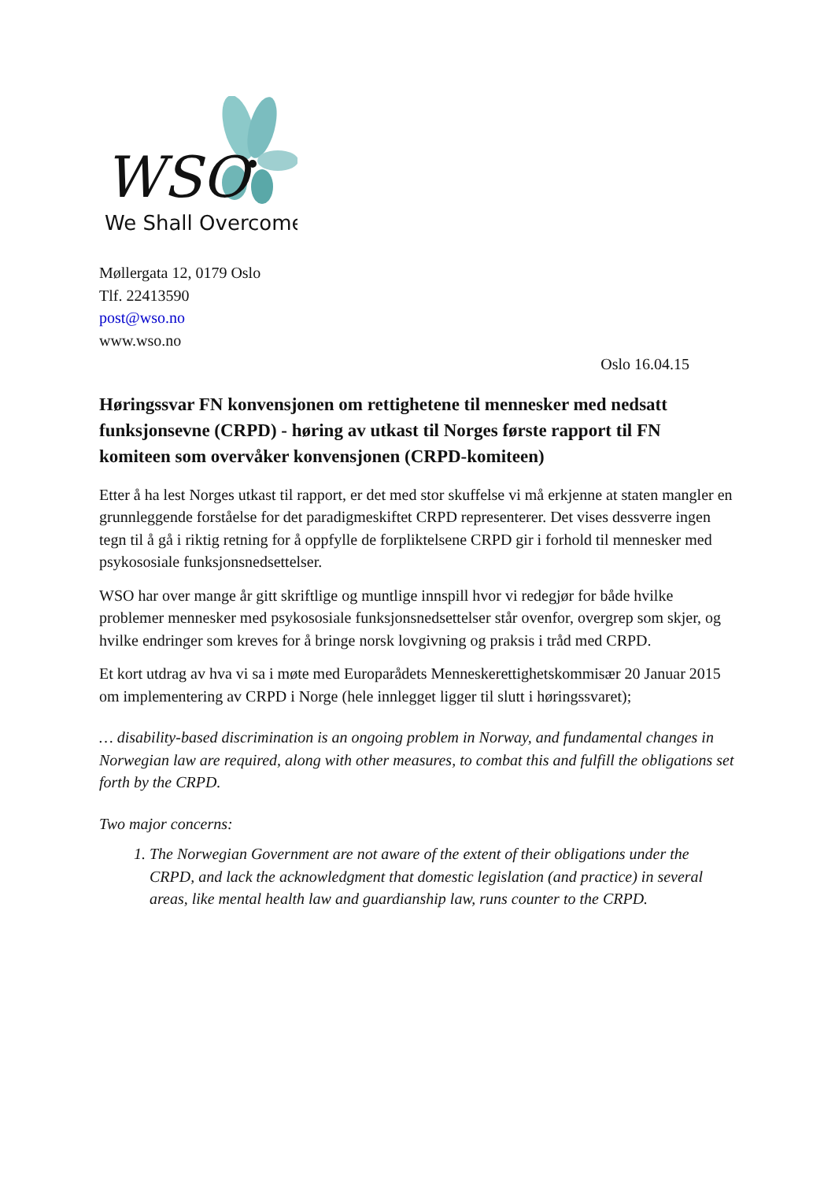WSO
We Shall Overcome
Møllergata 12, 0179 Oslo
Tlf. 22413590
post@wso.no
www.wso.no
Oslo 16.04.15
Høringssvar FN konvensjonen om rettighetene til mennesker med nedsatt funksjonsevne (CRPD) - høring av utkast til Norges første rapport til FN komiteen som overvåker konvensjonen (CRPD-komiteen)
Etter å ha lest Norges utkast til rapport, er det med stor skuffelse vi må erkjenne at staten mangler en grunnleggende forståelse for det paradigmeskiftet CRPD representerer. Det vises dessverre ingen tegn til å gå i riktig retning for å oppfylle de forpliktelsene CRPD gir i forhold til mennesker med psykososiale funksjonsnedsettelser.
WSO har over mange år gitt skriftlige og muntlige innspill hvor vi redegjør for både hvilke problemer mennesker med psykososiale funksjonsnedsettelser står ovenfor, overgrep som skjer, og hvilke endringer som kreves for å bringe norsk lovgivning og praksis i tråd med CRPD.
Et kort utdrag av hva vi sa i møte med Europarådets Menneskerettighetskommisær 20 Januar 2015 om implementering av CRPD i Norge (hele innlegget ligger til slutt i høringssvaret);
… disability-based discrimination is an ongoing problem in Norway, and fundamental changes in Norwegian law are required, along with other measures, to combat this and fulfill the obligations set forth by the CRPD.
Two major concerns:
1. The Norwegian Government are not aware of the extent of their obligations under the CRPD, and lack the acknowledgment that domestic legislation (and practice) in several areas, like mental health law and guardianship law, runs counter to the CRPD.